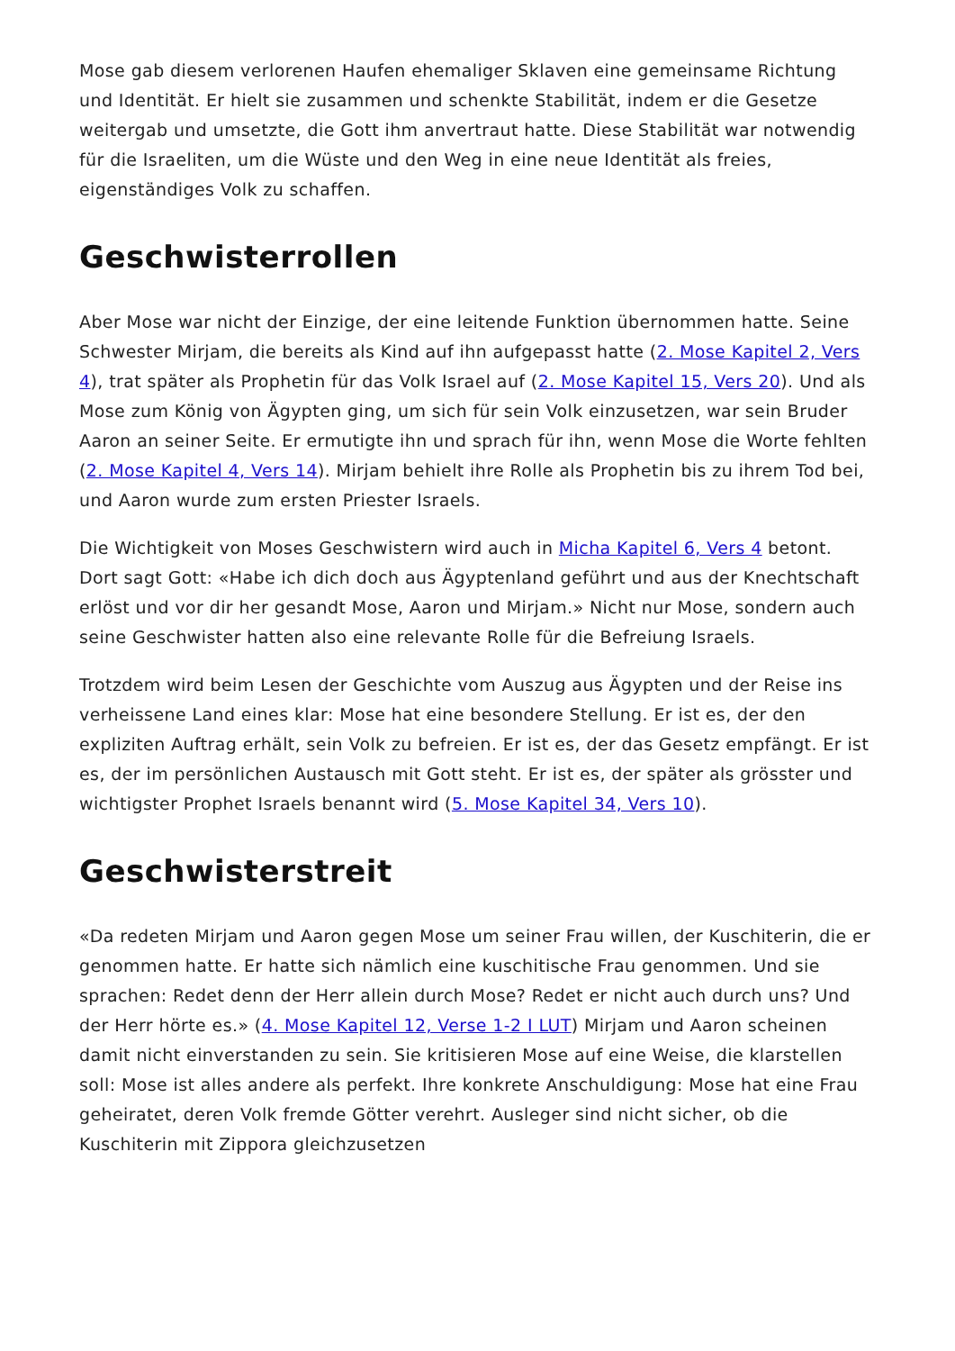Mose gab diesem verlorenen Haufen ehemaliger Sklaven eine gemeinsame Richtung und Identität. Er hielt sie zusammen und schenkte Stabilität, indem er die Gesetze weitergab und umsetzte, die Gott ihm anvertraut hatte. Diese Stabilität war notwendig für die Israeliten, um die Wüste und den Weg in eine neue Identität als freies, eigenständiges Volk zu schaffen.
Geschwisterrollen
Aber Mose war nicht der Einzige, der eine leitende Funktion übernommen hatte. Seine Schwester Mirjam, die bereits als Kind auf ihn aufgepasst hatte (2. Mose Kapitel 2, Vers 4), trat später als Prophetin für das Volk Israel auf (2. Mose Kapitel 15, Vers 20). Und als Mose zum König von Ägypten ging, um sich für sein Volk einzusetzen, war sein Bruder Aaron an seiner Seite. Er ermutigte ihn und sprach für ihn, wenn Mose die Worte fehlten (2. Mose Kapitel 4, Vers 14). Mirjam behielt ihre Rolle als Prophetin bis zu ihrem Tod bei, und Aaron wurde zum ersten Priester Israels.
Die Wichtigkeit von Moses Geschwistern wird auch in Micha Kapitel 6, Vers 4 betont. Dort sagt Gott: «Habe ich dich doch aus Ägyptenland geführt und aus der Knechtschaft erlöst und vor dir her gesandt Mose, Aaron und Mirjam.» Nicht nur Mose, sondern auch seine Geschwister hatten also eine relevante Rolle für die Befreiung Israels.
Trotzdem wird beim Lesen der Geschichte vom Auszug aus Ägypten und der Reise ins verheissene Land eines klar: Mose hat eine besondere Stellung. Er ist es, der den expliziten Auftrag erhält, sein Volk zu befreien. Er ist es, der das Gesetz empfängt. Er ist es, der im persönlichen Austausch mit Gott steht. Er ist es, der später als grösster und wichtigster Prophet Israels benannt wird (5. Mose Kapitel 34, Vers 10).
Geschwisterstreit
«Da redeten Mirjam und Aaron gegen Mose um seiner Frau willen, der Kuschiterin, die er genommen hatte. Er hatte sich nämlich eine kuschitische Frau genommen. Und sie sprachen: Redet denn der Herr allein durch Mose? Redet er nicht auch durch uns? Und der Herr hörte es.» (4. Mose Kapitel 12, Verse 1-2 I LUT) Mirjam und Aaron scheinen damit nicht einverstanden zu sein. Sie kritisieren Mose auf eine Weise, die klarstellen soll: Mose ist alles andere als perfekt. Ihre konkrete Anschuldigung: Mose hat eine Frau geheiratet, deren Volk fremde Götter verehrt. Ausleger sind nicht sicher, ob die Kuschiterin mit Zippora gleichzusetzen